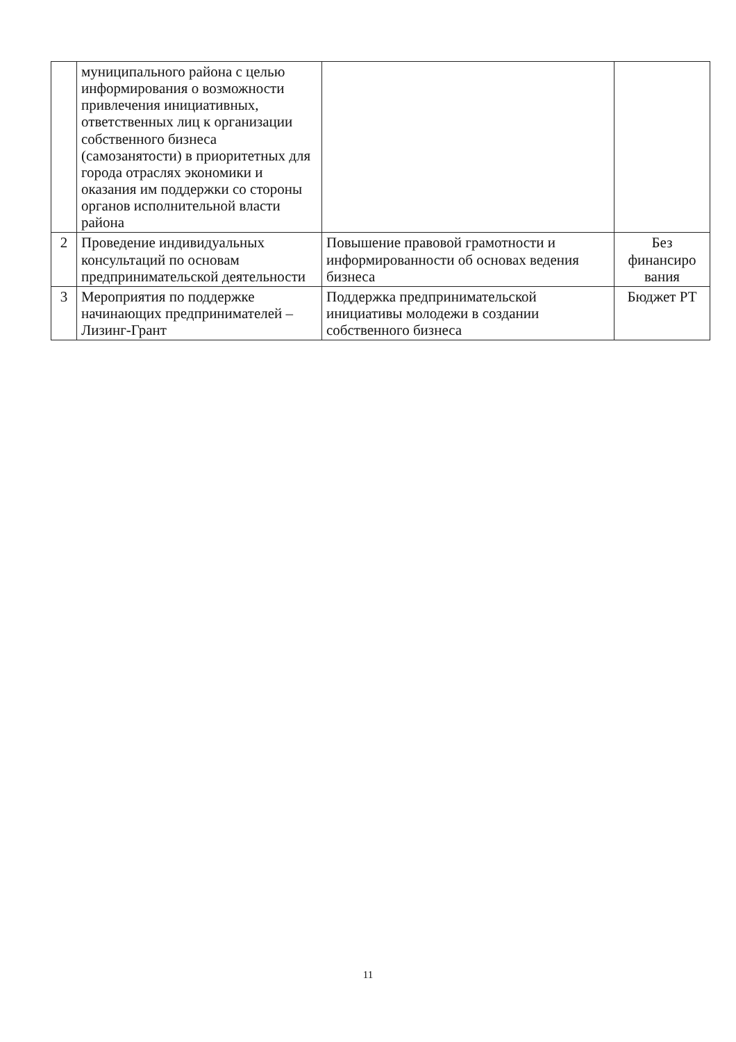| | муниципального района с целью информирования о возможности привлечения инициативных, ответственных лиц к организации собственного бизнеса (самозанятости) в приоритетных для города отраслях экономики и оказания им поддержки со стороны органов исполнительной власти района | | |
| 2 | Проведение индивидуальных консультаций по основам предпринимательской деятельности | Повышение правовой грамотности и информированности об основах ведения бизнеса | Без финансиро вания |
| 3 | Мероприятия по поддержке начинающих предпринимателей – Лизинг-Грант | Поддержка предпринимательской инициативы молодежи в создании собственного бизнеса | Бюджет РТ |
11